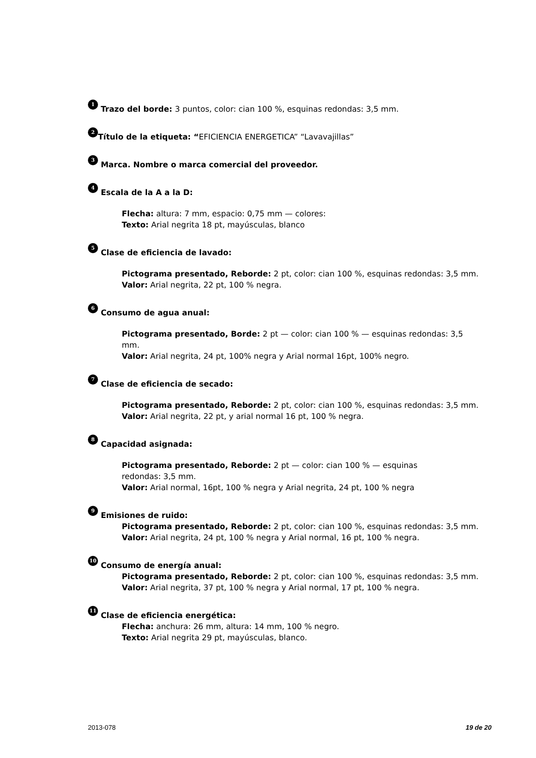1 Trazo del borde: 3 puntos, color: cian 100 %, esquinas redondas: 3,5 mm.
2 Título de la etiqueta: “EFICIENCIA ENERGETICA” “Lavavajillas”
3 Marca. Nombre o marca comercial del proveedor.
4 Escala de la A a la D:
Flecha: altura: 7 mm, espacio: 0,75 mm — colores:
Texto: Arial negrita 18 pt, mayúsculas, blanco
5 Clase de eficiencia de lavado:
Pictograma presentado, Reborde: 2 pt, color: cian 100 %, esquinas redondas: 3,5 mm.
Valor: Arial negrita, 22 pt, 100 % negra.
6 Consumo de agua anual:
Pictograma presentado, Borde: 2 pt — color: cian 100 % — esquinas redondas: 3,5 mm.
Valor: Arial negrita, 24 pt, 100% negra y Arial normal 16pt, 100% negro.
7 Clase de eficiencia de secado:
Pictograma presentado, Reborde: 2 pt, color: cian 100 %, esquinas redondas: 3,5 mm.
Valor: Arial negrita, 22 pt, y arial normal 16 pt, 100 % negra.
8 Capacidad asignada:
Pictograma presentado, Reborde: 2 pt — color: cian 100 % — esquinas
redondas: 3,5 mm.
Valor: Arial normal, 16pt, 100 % negra y Arial negrita, 24 pt, 100 % negra
9 Emisiones de ruido:
Pictograma presentado, Reborde: 2 pt, color: cian 100 %, esquinas redondas: 3,5 mm.
Valor: Arial negrita, 24 pt, 100 % negra y Arial normal, 16 pt, 100 % negra.
10 Consumo de energía anual:
Pictograma presentado, Reborde: 2 pt, color: cian 100 %, esquinas redondas: 3,5 mm.
Valor: Arial negrita, 37 pt, 100 % negra y Arial normal, 17 pt, 100 % negra.
11 Clase de eficiencia energética:
Flecha: anchura: 26 mm, altura: 14 mm, 100 % negro.
Texto: Arial negrita 29 pt, mayúsculas, blanco.
2013-078 19 de 20